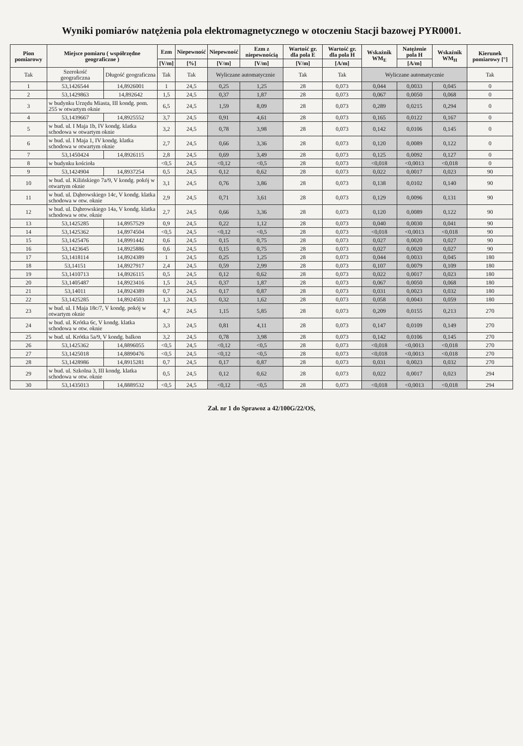Wyniki pomiarów natężenia pola elektromagnetycznego w otoczeniu Stacji bazowej PYR0001.
| Pion pomiarowy | Miejsce pomiaru ( współrzędne geograficzne ) | | Ezm | Niepewność | Niepewność | Ezm z niepewnością | Wartość gr. dla pola E | Wartość gr. dla pola H | Wskaźnik WM<sub>E</sub> | Natężenie pola H | Wskaźnik WM<sub>H</sub> | Kierunek pomiarowy [°] |
| --- | --- | --- | --- | --- | --- | --- | --- | --- | --- | --- | --- | --- |
| | | | [V/m] | [%] | [V/m] | [V/m] | [V/m] | [A/m] | | [A/m] | | |
| Tak | Szerokość geograficzna | Długość geograficzna | Tak | Tak | Wyliczane automatycznie | | Tak | Tak | Wyliczane automatycznie | | | Tak |
| 1 | 53,1426544 | 14,8926001 | 1 | 24,5 | 0,25 | 1,25 | 28 | 0,073 | 0,044 | 0,0033 | 0,045 | 0 |
| 2 | 53,1429863 | 14,892642 | 1,5 | 24,5 | 0,37 | 1,87 | 28 | 0,073 | 0,067 | 0,0050 | 0,068 | 0 |
| 3 | w budynku Urzędu Miasta, III kondg. pom. 255 w otwartym oknie | | 6,5 | 24,5 | 1,59 | 8,09 | 28 | 0,073 | 0,289 | 0,0215 | 0,294 | 0 |
| 4 | 53,1439667 | 14,8925552 | 3,7 | 24,5 | 0,91 | 4,61 | 28 | 0,073 | 0,165 | 0,0122 | 0,167 | 0 |
| 5 | w bud. ul. I Maja 1b, IV kondg. klatka schodowa w otwartym oknie | | 3,2 | 24,5 | 0,78 | 3,98 | 28 | 0,073 | 0,142 | 0,0106 | 0,145 | 0 |
| 6 | w bud. ul. I Maja 1, IV kondg. klatka schodowa w otwartym oknie | | 2,7 | 24,5 | 0,66 | 3,36 | 28 | 0,073 | 0,120 | 0,0089 | 0,122 | 0 |
| 7 | 53,1450424 | 14,8926115 | 2,8 | 24,5 | 0,69 | 3,49 | 28 | 0,073 | 0,125 | 0,0092 | 0,127 | 0 |
| 8 | w budynku kościoła | | <0,5 | 24,5 | <0,12 | <0,5 | 28 | 0,073 | <0,018 | <0,0013 | <0,018 | 0 |
| 9 | 53,1424904 | 14,8937254 | 0,5 | 24,5 | 0,12 | 0,62 | 28 | 0,073 | 0,022 | 0,0017 | 0,023 | 90 |
| 10 | w bud. ul. Kilińskiego 7a/9, V kondg. pokój w otwartym oknie | | 3,1 | 24,5 | 0,76 | 3,86 | 28 | 0,073 | 0,138 | 0,0102 | 0,140 | 90 |
| 11 | w bud. ul. Dąbrowskiego 14c, V kondg. klatka schodowa w otw. oknie | | 2,9 | 24,5 | 0,71 | 3,61 | 28 | 0,073 | 0,129 | 0,0096 | 0,131 | 90 |
| 12 | w bud. ul. Dąbrowskiego 14a, V kondg. klatka schodowa w otw. oknie | | 2,7 | 24,5 | 0,66 | 3,36 | 28 | 0,073 | 0,120 | 0,0089 | 0,122 | 90 |
| 13 | 53,1425285 | 14,8957529 | 0,9 | 24,5 | 0,22 | 1,12 | 28 | 0,073 | 0,040 | 0,0030 | 0,041 | 90 |
| 14 | 53,1425362 | 14,8974504 | <0,5 | 24,5 | <0,12 | <0,5 | 28 | 0,073 | <0,018 | <0,0013 | <0,018 | 90 |
| 15 | 53,1425476 | 14,8991442 | 0,6 | 24,5 | 0,15 | 0,75 | 28 | 0,073 | 0,027 | 0,0020 | 0,027 | 90 |
| 16 | 53,1423645 | 14,8925886 | 0,6 | 24,5 | 0,15 | 0,75 | 28 | 0,073 | 0,027 | 0,0020 | 0,027 | 90 |
| 17 | 53,1418114 | 14,8924389 | 1 | 24,5 | 0,25 | 1,25 | 28 | 0,073 | 0,044 | 0,0033 | 0,045 | 180 |
| 18 | 53,14151 | 14,8927917 | 2,4 | 24,5 | 0,59 | 2,99 | 28 | 0,073 | 0,107 | 0,0079 | 0,109 | 180 |
| 19 | 53,1410713 | 14,8926115 | 0,5 | 24,5 | 0,12 | 0,62 | 28 | 0,073 | 0,022 | 0,0017 | 0,023 | 180 |
| 20 | 53,1405487 | 14,8923416 | 1,5 | 24,5 | 0,37 | 1,87 | 28 | 0,073 | 0,067 | 0,0050 | 0,068 | 180 |
| 21 | 53,14011 | 14,8924389 | 0,7 | 24,5 | 0,17 | 0,87 | 28 | 0,073 | 0,031 | 0,0023 | 0,032 | 180 |
| 22 | 53,1425285 | 14,8924503 | 1,3 | 24,5 | 0,32 | 1,62 | 28 | 0,073 | 0,058 | 0,0043 | 0,059 | 180 |
| 23 | w bud. ul. I Maja 18c/7, V kondg. pokój w otwartym oknie | | 4,7 | 24,5 | 1,15 | 5,85 | 28 | 0,073 | 0,209 | 0,0155 | 0,213 | 270 |
| 24 | w bud. ul. Krótka 6c, V kondg. klatka schodowa w otw. oknie | | 3,3 | 24,5 | 0,81 | 4,11 | 28 | 0,073 | 0,147 | 0,0109 | 0,149 | 270 |
| 25 | w bud. ul. Krótka 5a/9, V kondg. balkon | | 3,2 | 24,5 | 0,78 | 3,98 | 28 | 0,073 | 0,142 | 0,0106 | 0,145 | 270 |
| 26 | 53,1425362 | 14,8896055 | <0,5 | 24,5 | <0,12 | <0,5 | 28 | 0,073 | <0,018 | <0,0013 | <0,018 | 270 |
| 27 | 53,1425018 | 14,8890476 | <0,5 | 24,5 | <0,12 | <0,5 | 28 | 0,073 | <0,018 | <0,0013 | <0,018 | 270 |
| 28 | 53,1428986 | 14,8915281 | 0,7 | 24,5 | 0,17 | 0,87 | 28 | 0,073 | 0,031 | 0,0023 | 0,032 | 270 |
| 29 | w bud. ul. Szkolna 3, III kondg. klatka schodowa w otw. oknie | | 0,5 | 24,5 | 0,12 | 0,62 | 28 | 0,073 | 0,022 | 0,0017 | 0,023 | 294 |
| 30 | 53,1435013 | 14,8889532 | <0,5 | 24,5 | <0,12 | <0,5 | 28 | 0,073 | <0,018 | <0,0013 | <0,018 | 294 |
Zał. nr 1 do Sprawoz a 42/100G/22/OS,